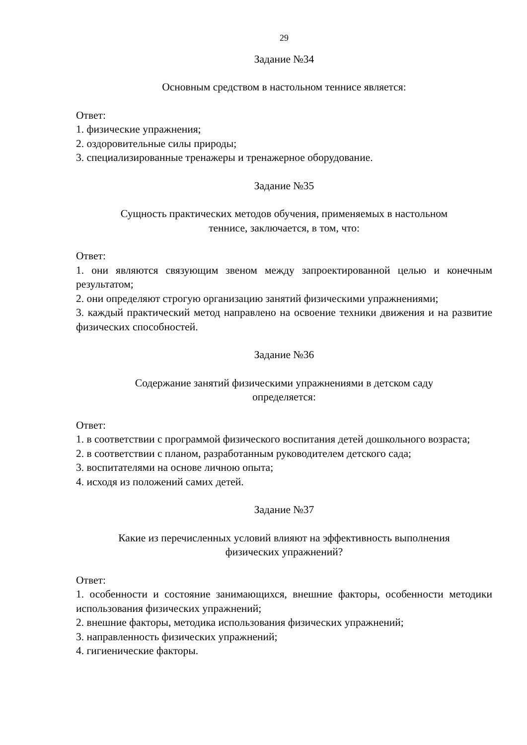29
Задание №34
Основным средством в настольном теннисе является:
Ответ:
1. физические упражнения;
2. оздоровительные силы природы;
3. специализированные тренажеры и тренажерное оборудование.
Задание №35
Сущность практических методов обучения, применяемых в настольном
теннисе, заключается, в том, что:
Ответ:
1. они являются связующим звеном между запроектированной целью и конечным результатом;
2. они определяют строгую организацию занятий физическими упражнениями;
3. каждый практический метод направлено на освоение техники движения и на развитие физических способностей.
Задание №36
Содержание занятий физическими упражнениями в детском саду
определяется:
Ответ:
1. в соответствии с программой физического воспитания детей дошкольного возраста;
2. в соответствии с планом, разработанным руководителем детского сада;
3. воспитателями на основе личною опыта;
4. исходя из положений самих детей.
Задание №37
Какие из перечисленных условий влияют на эффективность выполнения
физических упражнений?
Ответ:
1. особенности и состояние занимающихся, внешние факторы, особенности методики использования физических упражнений;
2. внешние факторы, методика использования физических упражнений;
3. направленность физических упражнений;
4. гигиенические факторы.